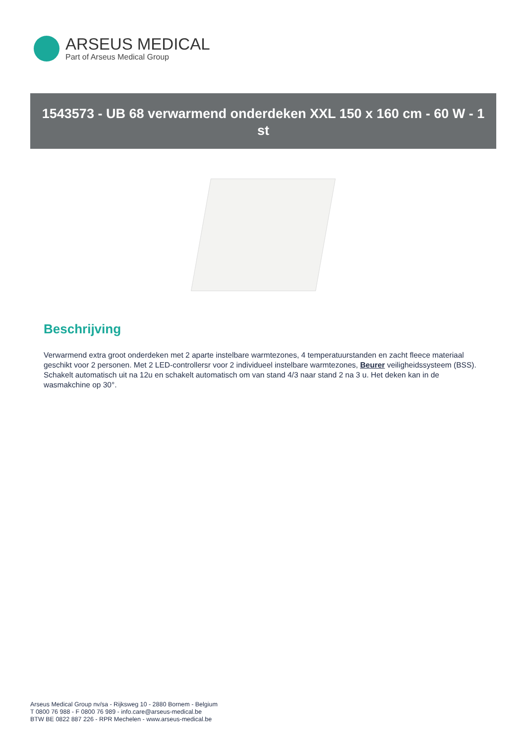ARSEUS MEDICAL
Part of Arseus Medical Group
1543573 - UB 68 verwarmend onderdeken XXL 150 x 160 cm - 60 W - 1 st
Beschrijving
Verwarmend extra groot onderdeken met 2 aparte instelbare warmtezones, 4 temperatuurstanden en zacht fleece materiaal geschikt voor 2 personen. Met 2 LED-controllersr voor 2 individueel instelbare warmtezones, Beurer veiligheidssysteem (BSS). Schakelt automatisch uit na 12u en schakelt automatisch om van stand 4/3 naar stand 2 na 3 u. Het deken kan in de wasmakchine op 30°.
Arseus Medical Group nv/sa - Rijksweg 10 - 2880 Bornem - Belgium
T 0800 76 988 - F 0800 76 989 - info.care@arseus-medical.be
BTW BE 0822 887 226 - RPR Mechelen - www.arseus-medical.be